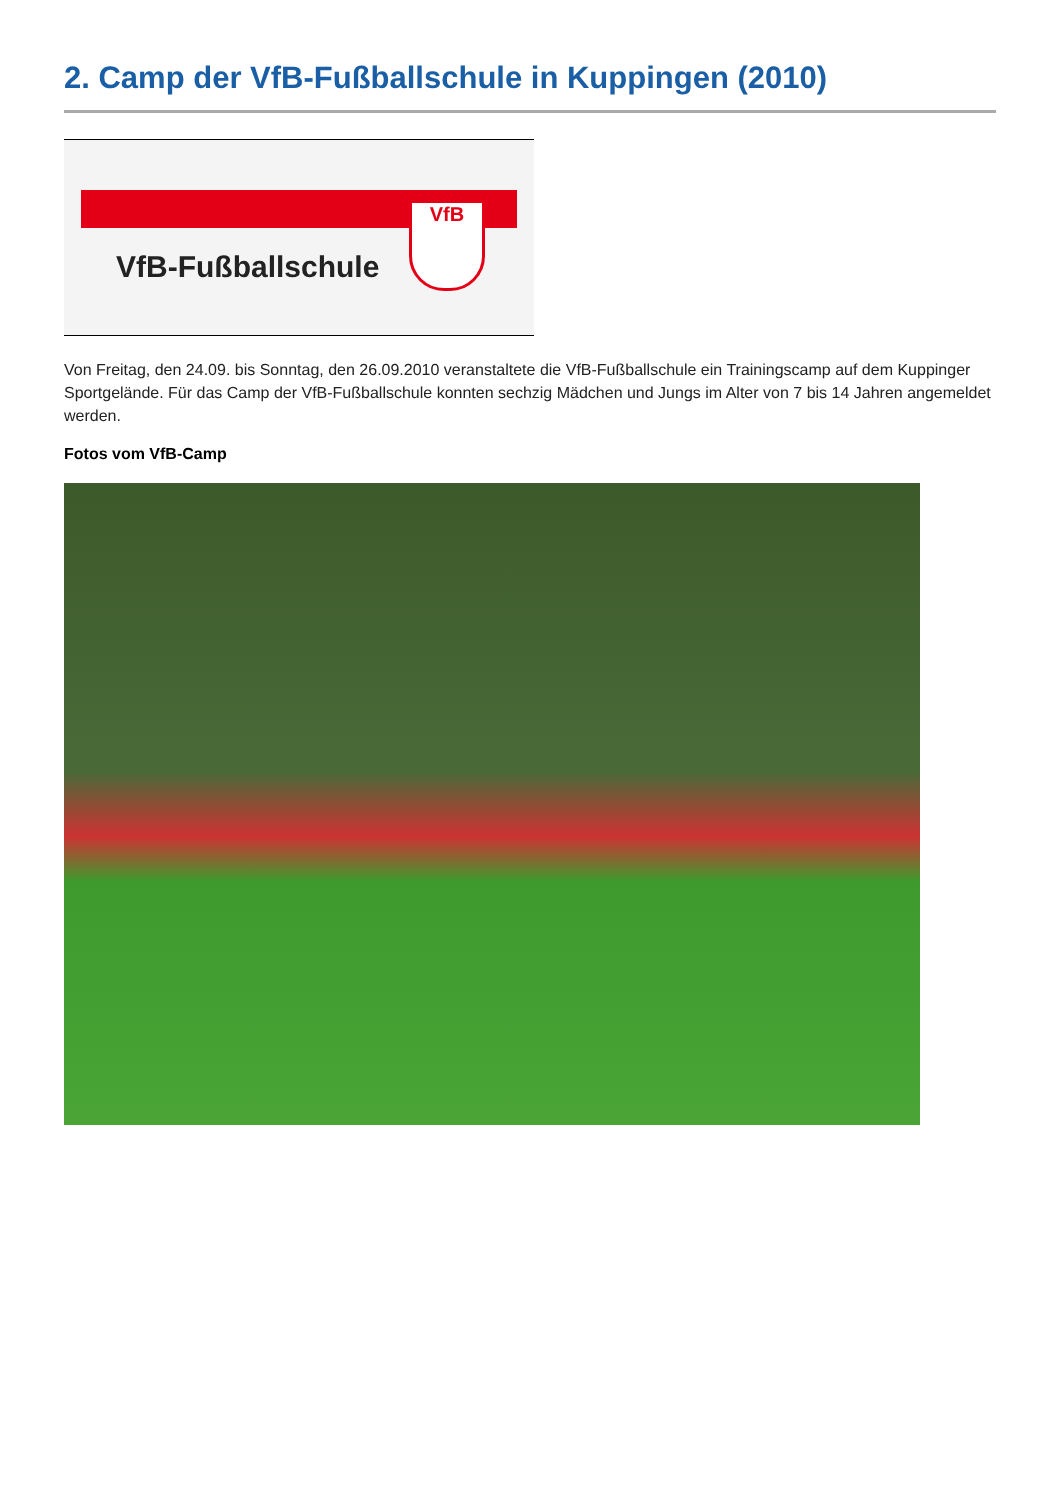2. Camp der VfB-Fußballschule in Kuppingen (2010)
VfB
VfB-Fußballschule
Von Freitag, den 24.09. bis Sonntag, den 26.09.2010 veranstaltete die VfB-Fußballschule ein Trainingscamp auf dem Kuppinger Sportgelände. Für das Camp der VfB-Fußballschule konnten sechzig Mädchen und Jungs im Alter von 7 bis 14 Jahren angemeldet werden.
Fotos vom VfB-Camp